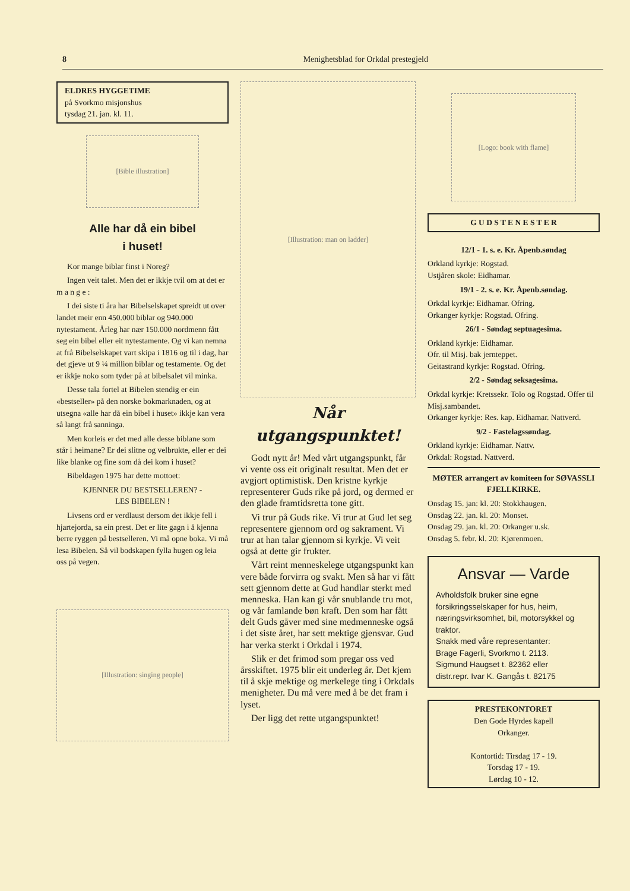8 Menighetsblad for Orkdal prestegjeld
ELDRES HYGGETIME
på Svorkmo misjonshus
tysdag 21. jan. kl. 11.
[Bible illustration]
Alle har då ein bibel
i huset!
Kor mange biblar finst i Noreg?
Ingen veit talet. Men det er ikkje tvil om at det er m a n g e :
I dei siste ti åra har Bibelselskapet spreidt ut over landet meir enn 450.000 biblar og 940.000 nytestament. Årleg har nær 150.000 nordmenn fått seg ein bibel eller eit nytestamente. Og vi kan nemna at frå Bibelselskapet vart skipa i 1816 og til i dag, har det gjeve ut 9 ¼ million biblar og testamente. Og det er ikkje noko som tyder på at bibelsalet vil minka.
Desse tala fortel at Bibelen stendig er ein «bestseller» på den norske bokmarknaden, og at utsegna «alle har då ein bibel i huset» ikkje kan vera så langt frå sanninga.
Men korleis er det med alle desse biblane som står i heimane? Er dei slitne og velbrukte, eller er dei like blanke og fine som då dei kom i huset?
Bibeldagen 1975 har dette mottoet:
KJENNER DU BESTSELLEREN? -
LES BIBELEN !
Livsens ord er verdlaust dersom det ikkje fell i hjartejorda, sa ein prest. Det er lite gagn i å kjenna berre ryggen på bestselleren. Vi må opne boka. Vi må lesa Bibelen. Så vil bodskapen fylla hugen og leia oss på vegen.
[Illustration: singing people]
[Illustration: man on ladder]
Når utgangspunktet!
Godt nytt år! Med vårt utgangspunkt, får vi vente oss eit originalt resultat. Men det er avgjort optimistisk. Den kristne kyrkje representerer Guds rike på jord, og dermed er den glade framtidsretta tone gitt.
Vi trur på Guds rike. Vi trur at Gud let seg representere gjennom ord og sakrament. Vi trur at han talar gjennom si kyrkje. Vi veit også at dette gir frukter.
Vårt reint menneskelege utgangspunkt kan vere både forvirra og svakt. Men så har vi fått sett gjennom dette at Gud handlar sterkt med menneska. Han kan gi vår snublande tru mot, og vår famlande bøn kraft. Den som har fått delt Guds gåver med sine medmenneske også i det siste året, har sett mektige gjensvar. Gud har verka sterkt i Orkdal i 1974.
Slik er det frimod som pregar oss ved årsskiftet. 1975 blir eit underleg år. Det kjem til å skje mektige og merkelege ting i Orkdals menigheter. Du må vere med å be det fram i lyset.
Der ligg det rette utgangspunktet!
[Logo: book with flame]
G U D S T E N E S T E R
12/1 - 1. s. e. Kr. Åpenb.søndag
Orkland kyrkje: Rogstad.
Ustjåren skole: Eidhamar.
19/1 - 2. s. e. Kr. Åpenb.søndag.
Orkdal kyrkje: Eidhamar. Ofring.
Orkanger kyrkje: Rogstad. Ofring.
26/1 - Søndag septuagesima.
Orkland kyrkje: Eidhamar.
Ofr. til Misj. bak jernteppet.
Geitastrand kyrkje: Rogstad. Ofring.
2/2 - Søndag seksagesima.
Orkdal kyrkje: Kretssekr. Tolo og Rogstad. Offer til Misj.sambandet.
Orkanger kyrkje: Res. kap. Eidhamar. Nattverd.
9/2 - Fastelagssøndag.
Orkland kyrkje: Eidhamar. Nattv.
Orkdal: Rogstad. Nattverd.
MØTER arrangert av komiteen for SØVASSLI FJELLKIRKE.
Onsdag 15. jan: kl. 20: Stokkhaugen.
Onsdag 22. jan. kl. 20: Monset.
Onsdag 29. jan. kl. 20: Orkanger u.sk.
Onsdag 5. febr. kl. 20: Kjørenmoen.
Ansvar — Varde
Avholdsfolk bruker sine egne forsikringsselskaper for hus, heim, næringsvirksomhet, bil, motorsykkel og traktor.
Snakk med våre representanter:
Brage Fagerli, Svorkmo t. 2113.
Sigmund Haugset t. 82362 eller
distr.repr. Ivar K. Gangås t. 82175
PRESTEKONTORET
Den Gode Hyrdes kapell
Orkanger.
Kontortid: Tirsdag 17 - 19.
Torsdag 17 - 19.
Lørdag 10 - 12.